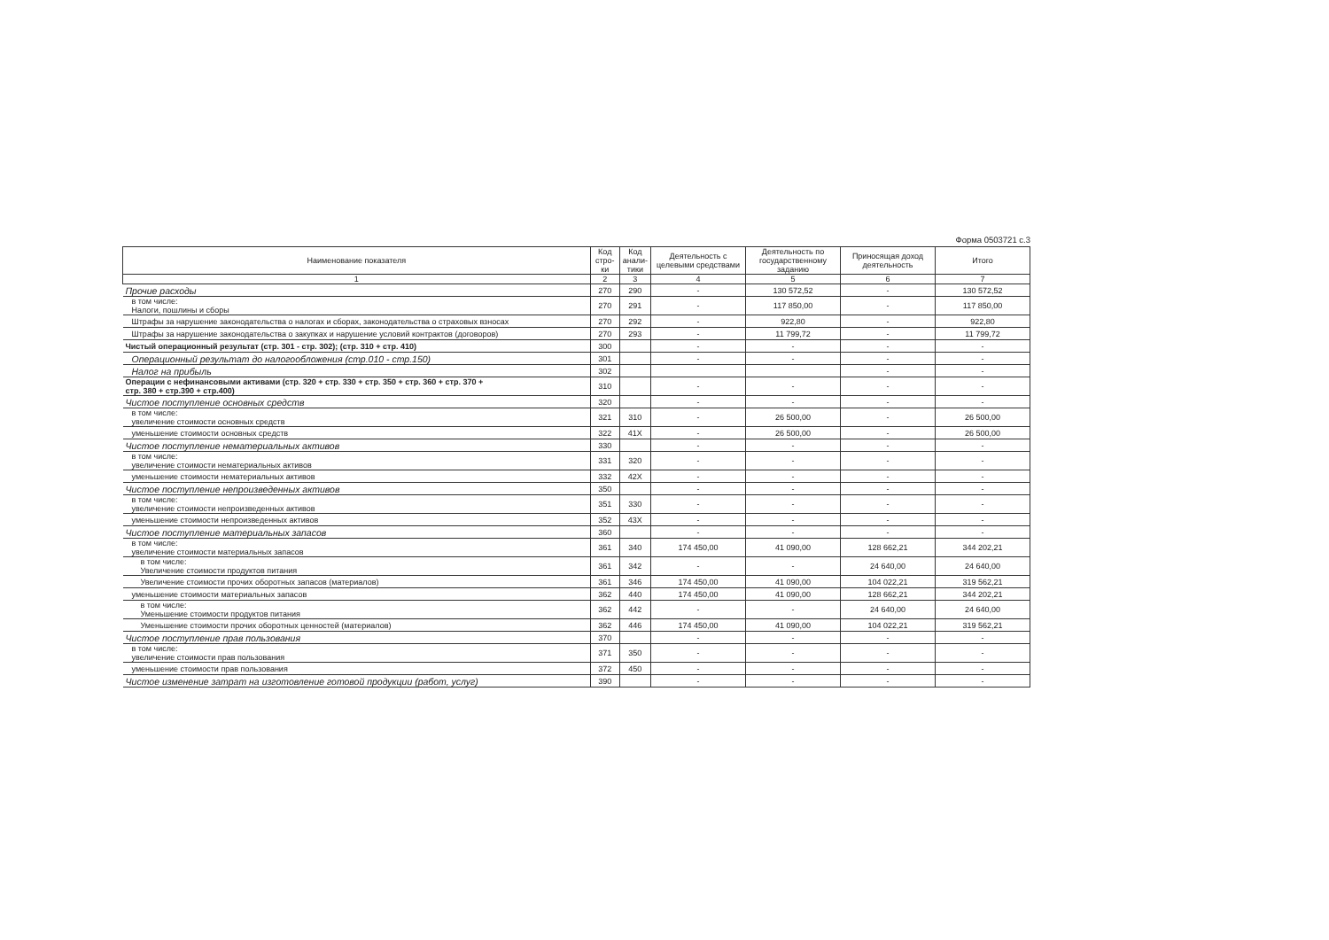Форма 0503721 с.3
| Наименование показателя | Код стро-ки | Код анали-тики | Деятельность с целевыми средствами | Деятельность по государственному заданию | Приносящая доход деятельность | Итого |
| --- | --- | --- | --- | --- | --- | --- |
| 1 | 2 | 3 | 4 | 5 | 6 | 7 |
| Прочие расходы | 270 | 290 | - | 130 572,52 | - | 130 572,52 |
| в том числе: Налоги, пошлины и сборы | 270 | 291 | - | 117 850,00 | - | 117 850,00 |
| Штрафы за нарушение законодательства о налогах и сборах, законодательства о страховых взносах | 270 | 292 | - | 922,80 | - | 922,80 |
| Штрафы за нарушение законодательства о закупках и нарушение условий контрактов (договоров) | 270 | 293 | - | 11 799,72 | - | 11 799,72 |
| Чистый операционный результат (стр. 301 - стр. 302); (стр. 310 + стр. 410) | 300 | | - | - | - | - |
| Операционный результат до налогообложения (стр.010 - стр.150) | 301 | | - | - | - | - |
| Налог на прибыль | 302 | | | | - | - |
| Операции с нефинансовыми активами (стр. 320 + стр. 330 + стр. 350 + стр. 360 + стр. 370 + стр. 380 + стр.390 + стр.400) | 310 | | - | - | - | - |
| Чистое поступление основных средств | 320 | | - | - | - | - |
| в том числе: увеличение стоимости основных средств | 321 | 310 | - | 26 500,00 | - | 26 500,00 |
| уменьшение стоимости основных средств | 322 | 41X | - | 26 500,00 | - | 26 500,00 |
| Чистое поступление нематериальных активов | 330 | | - | - | - | - |
| в том числе: увеличение стоимости нематериальных активов | 331 | 320 | - | - | - | - |
| уменьшение стоимости нематериальных активов | 332 | 42X | - | - | - | - |
| Чистое поступление непроизведенных активов | 350 | | - | - | - | - |
| в том числе: увеличение стоимости непроизведенных активов | 351 | 330 | - | - | - | - |
| уменьшение стоимости непроизведенных активов | 352 | 43X | - | - | - | - |
| Чистое поступление материальных запасов | 360 | | - | - | - | - |
| в том числе: увеличение стоимости материальных запасов | 361 | 340 | 174 450,00 | 41 090,00 | 128 662,21 | 344 202,21 |
| в том числе: Увеличение стоимости продуктов питания | 361 | 342 | - | - | 24 640,00 | 24 640,00 |
| Увеличение стоимости прочих оборотных запасов (материалов) | 361 | 346 | 174 450,00 | 41 090,00 | 104 022,21 | 319 562,21 |
| уменьшение стоимости материальных запасов | 362 | 440 | 174 450,00 | 41 090,00 | 128 662,21 | 344 202,21 |
| в том числе: Уменьшение стоимости продуктов питания | 362 | 442 | - | - | 24 640,00 | 24 640,00 |
| Уменьшение стоимости прочих оборотных ценностей (материалов) | 362 | 446 | 174 450,00 | 41 090,00 | 104 022,21 | 319 562,21 |
| Чистое поступление прав пользования | 370 | | - | - | - | - |
| в том числе: увеличение стоимости прав пользования | 371 | 350 | - | - | - | - |
| уменьшение стоимости прав пользования | 372 | 450 | - | - | - | - |
| Чистое изменение затрат на изготовление готовой продукции (работ, услуг) | 390 | | - | - | - | - |